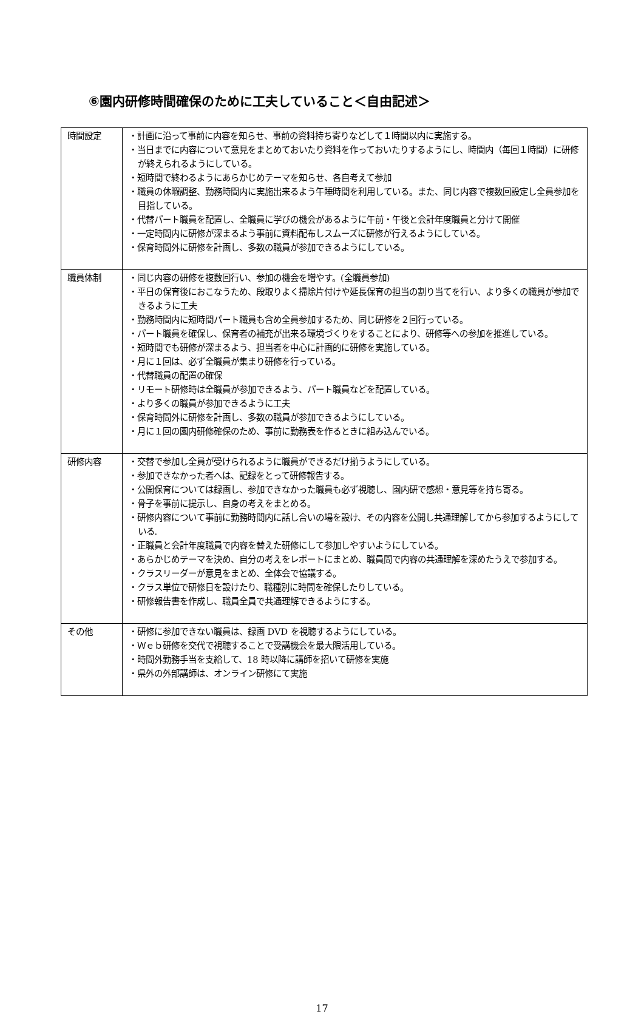⑥園内研修時間確保のために工夫していること＜自由記述＞
| 時間設定 | ・計画に沿って事前に内容を知らせ、事前の資料持ち寄りなどして１時間以内に実施する。 ・当日までに内容について意見をまとめておいたり資料を作っておいたりするようにし、時間内（毎回１時間）に研修が終えられるようにしている。 ・短時間で終わるようにあらかじめテーマを知らせ、各自考えて参加 ・職員の休暇調整、勤務時間内に実施出来るよう午睡時間を利用している。また、同じ内容で複数回設定し全員参加を目指している。 ・代替パート職員を配置し、全職員に学びの機会があるように午前・午後と会計年度職員と分けて開催 ・一定時間内に研修が深まるよう事前に資料配布しスムーズに研修が行えるようにしている。 ・保育時間外に研修を計画し、多数の職員が参加できるようにしている。 |
| 職員体制 | ・同じ内容の研修を複数回行い、参加の機会を増やす。(全職員参加) ・平日の保育後におこなうため、段取りよく掃除片付けや延長保育の担当の割り当てを行い、より多くの職員が参加できるように工夫 ・勤務時間内に短時間パート職員も含め全員参加するため、同じ研修を２回行っている。 ・パート職員を確保し、保育者の補充が出来る環境づくりをすることにより、研修等への参加を推進している。 ・短時間でも研修が深まるよう、担当者を中心に計画的に研修を実施している。 ・月に１回は、必ず全職員が集まり研修を行っている。 ・代替職員の配置の確保 ・リモート研修時は全職員が参加できるよう、パート職員などを配置している。 ・より多くの職員が参加できるように工夫 ・保育時間外に研修を計画し、多数の職員が参加できるようにしている。 ・月に１回の園内研修確保のため、事前に勤務表を作るときに組み込んでいる。 |
| 研修内容 | ・交替で参加し全員が受けられるように職員ができるだけ揃うようにしている。 ・参加できなかった者へは、記録をとって研修報告する。 ・公開保育については録画し、参加できなかった職員も必ず視聴し、園内研で感想・意見等を持ち寄る。 ・骨子を事前に提示し、自身の考えをまとめる。 ・研修内容について事前に勤務時間内に話し合いの場を設け、その内容を公開し共通理解してから参加するようにしている. ・正職員と会計年度職員で内容を替えた研修にして参加しやすいようにしている。 ・あらかじめテーマを決め、自分の考えをレポートにまとめ、職員間で内容の共通理解を深めたうえで参加する。 ・クラスリーダーが意見をまとめ、全体会で協議する。 ・クラス単位で研修日を設けたり、職種別に時間を確保したりしている。 ・研修報告書を作成し、職員全員で共通理解できるようにする。 |
| その他 | ・研修に参加できない職員は、録画 DVD を視聴するようにしている。 ・Ｗｅｂ研修を交代で視聴することで受講機会を最大限活用している。 ・時間外勤務手当を支給して、18 時以降に講師を招いて研修を実施 ・県外の外部講師は、オンライン研修にて実施 |
17